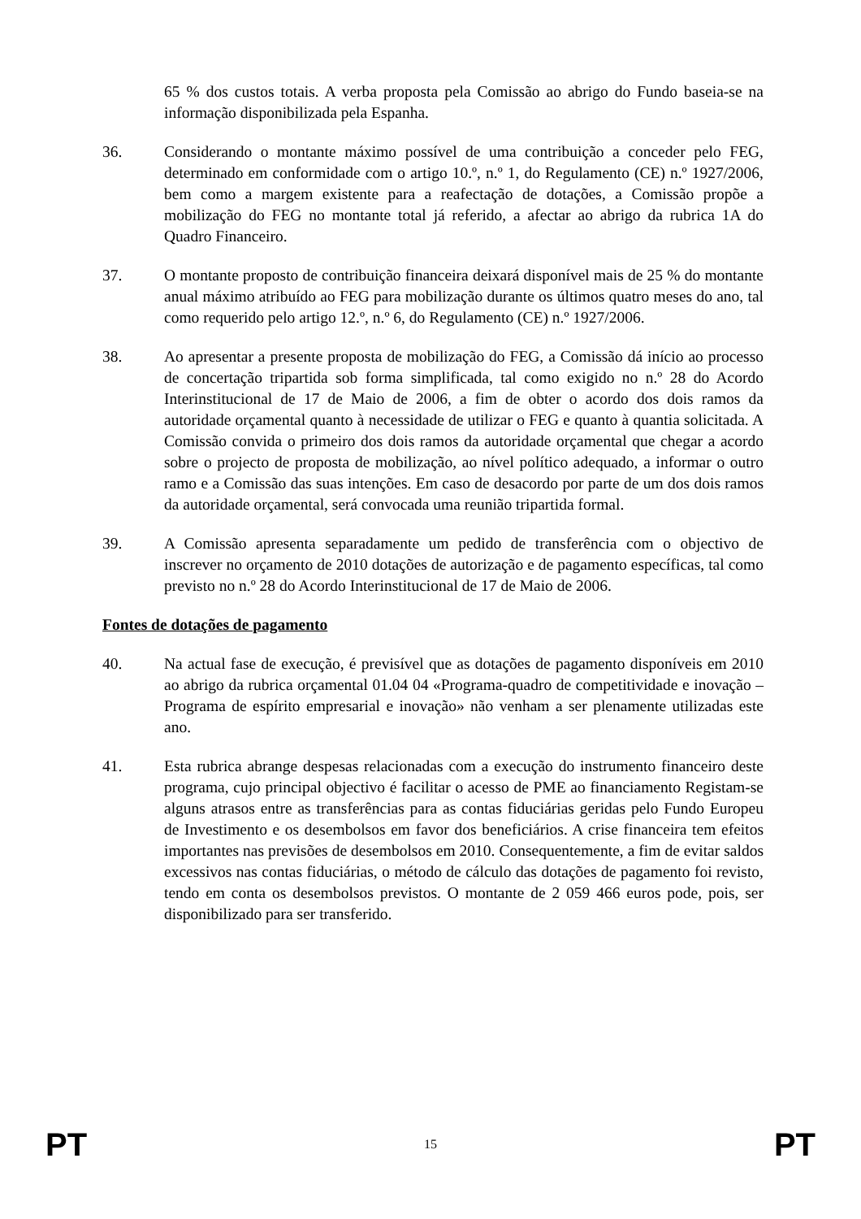65 % dos custos totais. A verba proposta pela Comissão ao abrigo do Fundo baseia-se na informação disponibilizada pela Espanha.
36. Considerando o montante máximo possível de uma contribuição a conceder pelo FEG, determinado em conformidade com o artigo 10.º, n.º 1, do Regulamento (CE) n.º 1927/2006, bem como a margem existente para a reafectação de dotações, a Comissão propõe a mobilização do FEG no montante total já referido, a afectar ao abrigo da rubrica 1A do Quadro Financeiro.
37. O montante proposto de contribuição financeira deixará disponível mais de 25 % do montante anual máximo atribuído ao FEG para mobilização durante os últimos quatro meses do ano, tal como requerido pelo artigo 12.º, n.º 6, do Regulamento (CE) n.º 1927/2006.
38. Ao apresentar a presente proposta de mobilização do FEG, a Comissão dá início ao processo de concertação tripartida sob forma simplificada, tal como exigido no n.º 28 do Acordo Interinstitucional de 17 de Maio de 2006, a fim de obter o acordo dos dois ramos da autoridade orçamental quanto à necessidade de utilizar o FEG e quanto à quantia solicitada. A Comissão convida o primeiro dos dois ramos da autoridade orçamental que chegar a acordo sobre o projecto de proposta de mobilização, ao nível político adequado, a informar o outro ramo e a Comissão das suas intenções. Em caso de desacordo por parte de um dos dois ramos da autoridade orçamental, será convocada uma reunião tripartida formal.
39. A Comissão apresenta separadamente um pedido de transferência com o objectivo de inscrever no orçamento de 2010 dotações de autorização e de pagamento específicas, tal como previsto no n.º 28 do Acordo Interinstitucional de 17 de Maio de 2006.
Fontes de dotações de pagamento
40. Na actual fase de execução, é previsível que as dotações de pagamento disponíveis em 2010 ao abrigo da rubrica orçamental 01.04 04 «Programa-quadro de competitividade e inovação – Programa de espírito empresarial e inovação» não venham a ser plenamente utilizadas este ano.
41. Esta rubrica abrange despesas relacionadas com a execução do instrumento financeiro deste programa, cujo principal objectivo é facilitar o acesso de PME ao financiamento Registam-se alguns atrasos entre as transferências para as contas fiduciárias geridas pelo Fundo Europeu de Investimento e os desembolsos em favor dos beneficiários. A crise financeira tem efeitos importantes nas previsões de desembolsos em 2010. Consequentemente, a fim de evitar saldos excessivos nas contas fiduciárias, o método de cálculo das dotações de pagamento foi revisto, tendo em conta os desembolsos previstos. O montante de 2 059 466 euros pode, pois, ser disponibilizado para ser transferido.
PT 15 PT